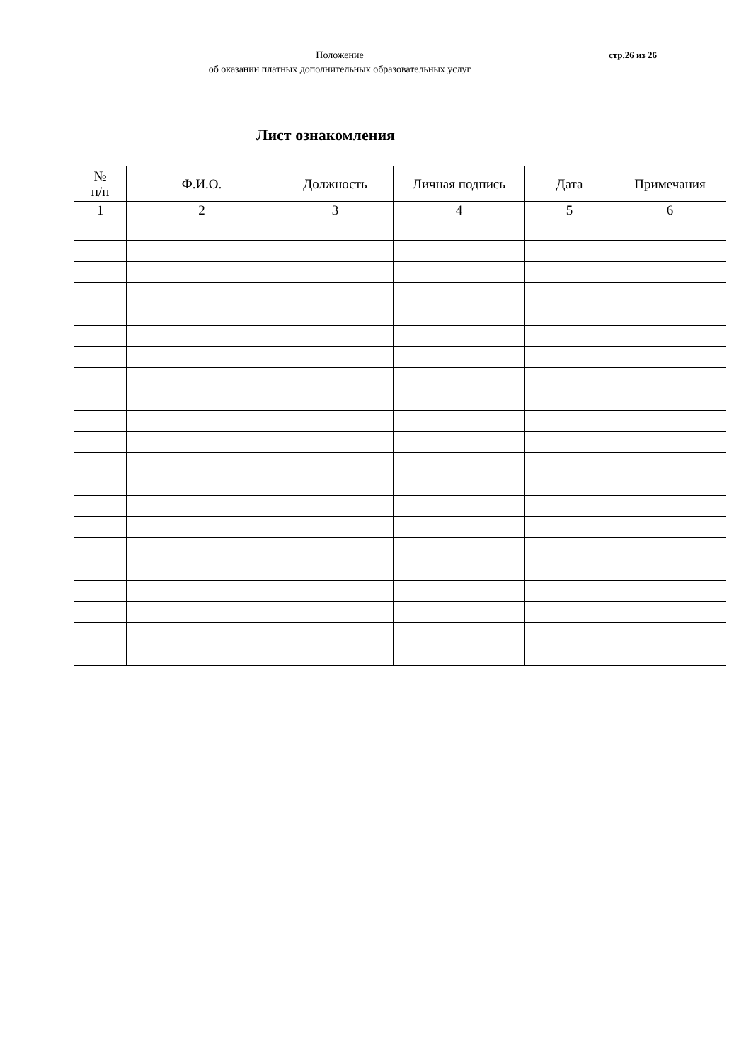Положение
об оказании платных дополнительных образовательных услуг
стр.26 из 26
Лист ознакомления
| № п/п | Ф.И.О. | Должность | Личная подпись | Дата | Примечания |
| --- | --- | --- | --- | --- | --- |
| 1 | 2 | 3 | 4 | 5 | 6 |